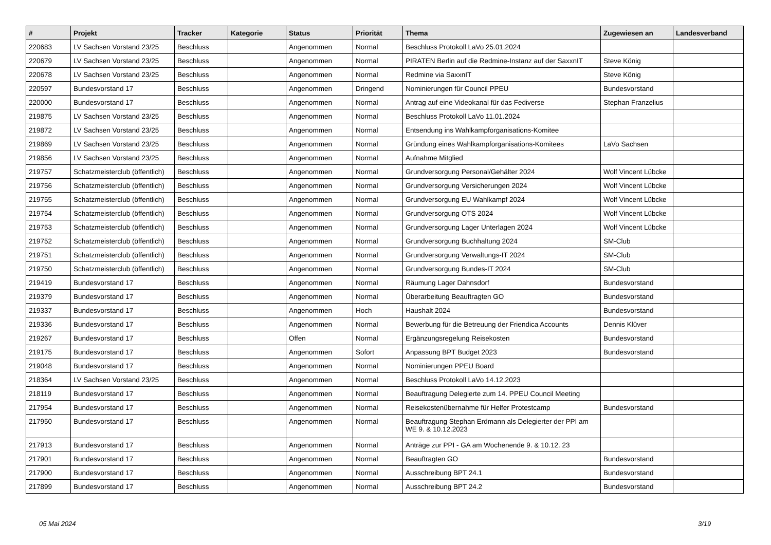| # | Projekt | Tracker | Kategorie | Status | Priorität | Thema | Zugewiesen an | Landesverband |
| --- | --- | --- | --- | --- | --- | --- | --- | --- |
| 220683 | LV Sachsen Vorstand 23/25 | Beschluss | | Angenommen | Normal | Beschluss Protokoll LaVo 25.01.2024 | | |
| 220679 | LV Sachsen Vorstand 23/25 | Beschluss | | Angenommen | Normal | PIRATEN Berlin auf die Redmine-Instanz auf der SaxxnIT | Steve König | |
| 220678 | LV Sachsen Vorstand 23/25 | Beschluss | | Angenommen | Normal | Redmine via SaxxnIT | Steve König | |
| 220597 | Bundesvorstand 17 | Beschluss | | Angenommen | Dringend | Nominierungen für Council PPEU | Bundesvorstand | |
| 220000 | Bundesvorstand 17 | Beschluss | | Angenommen | Normal | Antrag auf eine Videokanal für das Fediverse | Stephan Franzelius | |
| 219875 | LV Sachsen Vorstand 23/25 | Beschluss | | Angenommen | Normal | Beschluss Protokoll LaVo 11.01.2024 | | |
| 219872 | LV Sachsen Vorstand 23/25 | Beschluss | | Angenommen | Normal | Entsendung ins Wahlkampforganisations-Komitee | | |
| 219869 | LV Sachsen Vorstand 23/25 | Beschluss | | Angenommen | Normal | Gründung eines Wahlkampforganisations-Komitees | LaVo Sachsen | |
| 219856 | LV Sachsen Vorstand 23/25 | Beschluss | | Angenommen | Normal | Aufnahme Mitglied | | |
| 219757 | Schatzmeisterclub (öffentlich) | Beschluss | | Angenommen | Normal | Grundversorgung Personal/Gehälter 2024 | Wolf Vincent Lübcke | |
| 219756 | Schatzmeisterclub (öffentlich) | Beschluss | | Angenommen | Normal | Grundversorgung Versicherungen 2024 | Wolf Vincent Lübcke | |
| 219755 | Schatzmeisterclub (öffentlich) | Beschluss | | Angenommen | Normal | Grundversorgung EU Wahlkampf 2024 | Wolf Vincent Lübcke | |
| 219754 | Schatzmeisterclub (öffentlich) | Beschluss | | Angenommen | Normal | Grundversorgung OTS 2024 | Wolf Vincent Lübcke | |
| 219753 | Schatzmeisterclub (öffentlich) | Beschluss | | Angenommen | Normal | Grundversorgung Lager Unterlagen 2024 | Wolf Vincent Lübcke | |
| 219752 | Schatzmeisterclub (öffentlich) | Beschluss | | Angenommen | Normal | Grundversorgung Buchhaltung 2024 | SM-Club | |
| 219751 | Schatzmeisterclub (öffentlich) | Beschluss | | Angenommen | Normal | Grundversorgung Verwaltungs-IT 2024 | SM-Club | |
| 219750 | Schatzmeisterclub (öffentlich) | Beschluss | | Angenommen | Normal | Grundversorgung Bundes-IT 2024 | SM-Club | |
| 219419 | Bundesvorstand 17 | Beschluss | | Angenommen | Normal | Räumung Lager Dahnsdorf | Bundesvorstand | |
| 219379 | Bundesvorstand 17 | Beschluss | | Angenommen | Normal | Überarbeitung Beauftragten GO | Bundesvorstand | |
| 219337 | Bundesvorstand 17 | Beschluss | | Angenommen | Hoch | Haushalt 2024 | Bundesvorstand | |
| 219336 | Bundesvorstand 17 | Beschluss | | Angenommen | Normal | Bewerbung für die Betreuung der Friendica Accounts | Dennis Klüver | |
| 219267 | Bundesvorstand 17 | Beschluss | | Offen | Normal | Ergänzungsregelung Reisekosten | Bundesvorstand | |
| 219175 | Bundesvorstand 17 | Beschluss | | Angenommen | Sofort | Anpassung BPT Budget 2023 | Bundesvorstand | |
| 219048 | Bundesvorstand 17 | Beschluss | | Angenommen | Normal | Nominierungen PPEU Board | | |
| 218364 | LV Sachsen Vorstand 23/25 | Beschluss | | Angenommen | Normal | Beschluss Protokoll LaVo 14.12.2023 | | |
| 218119 | Bundesvorstand 17 | Beschluss | | Angenommen | Normal | Beauftragung Delegierte zum 14. PPEU Council Meeting | | |
| 217954 | Bundesvorstand 17 | Beschluss | | Angenommen | Normal | Reisekostenübernahme für Helfer Protestcamp | Bundesvorstand | |
| 217950 | Bundesvorstand 17 | Beschluss | | Angenommen | Normal | Beauftragung Stephan Erdmann als Delegierter der PPI am WE 9. & 10.12.2023 | | |
| 217913 | Bundesvorstand 17 | Beschluss | | Angenommen | Normal | Anträge zur PPI - GA am Wochenende 9. & 10.12. 23 | | |
| 217901 | Bundesvorstand 17 | Beschluss | | Angenommen | Normal | Beauftragten GO | Bundesvorstand | |
| 217900 | Bundesvorstand 17 | Beschluss | | Angenommen | Normal | Ausschreibung BPT 24.1 | Bundesvorstand | |
| 217899 | Bundesvorstand 17 | Beschluss | | Angenommen | Normal | Ausschreibung BPT 24.2 | Bundesvorstand | |
05 Mai 2024 3/19